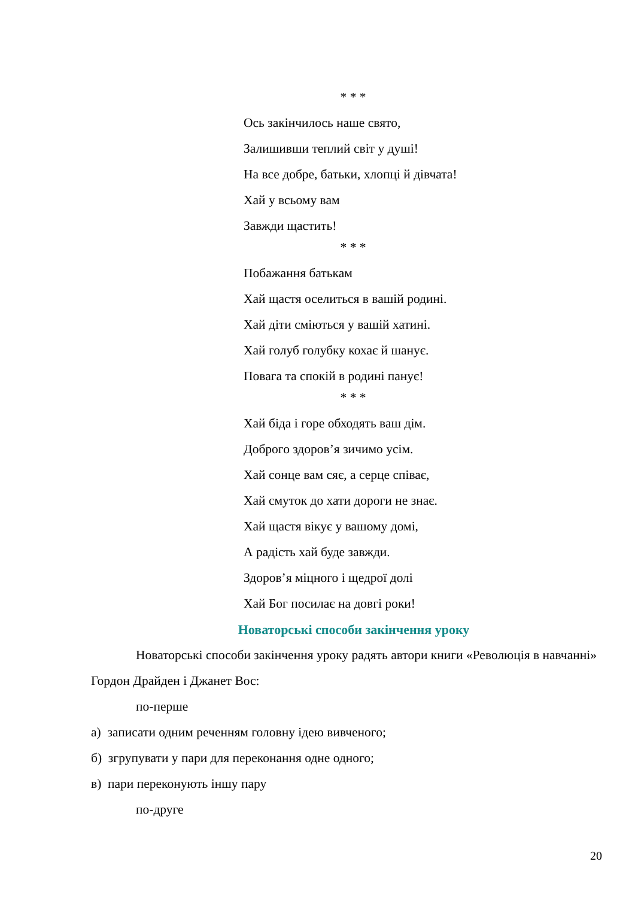* * *
Ось закінчилось наше свято,
Залишивши теплий світ у душі!
На все добре, батьки, хлопці й дівчата!
Хай у всьому вам
Завжди щастить!
* * *
Побажання батькам
Хай щастя оселиться в вашій родині.
Хай діти сміються у вашій хатині.
Хай голуб голубку кохає й шанує.
Повага та спокій в родині панує!
* * *
Хай біда і горе обходять ваш дім.
Доброго здоров’я зичимо усім.
Хай сонце вам сяє, а серце співає,
Хай смуток до хати дороги не знає.
Хай щастя вікує у вашому домі,
А радість хай буде завжди.
Здоров’я міцного і щедрої долі
Хай Бог посилає на довгі роки!
Новаторські способи закінчення уроку
Новаторські способи закінчення уроку радять автори книги «Революція в навчанні» Гордон Драйден і Джанет Вос:
по-перше
а) записати одним реченням головну ідею вивченого;
б) згрупувати у пари для переконання одне одного;
в) пари переконують іншу пару
по-друге
20